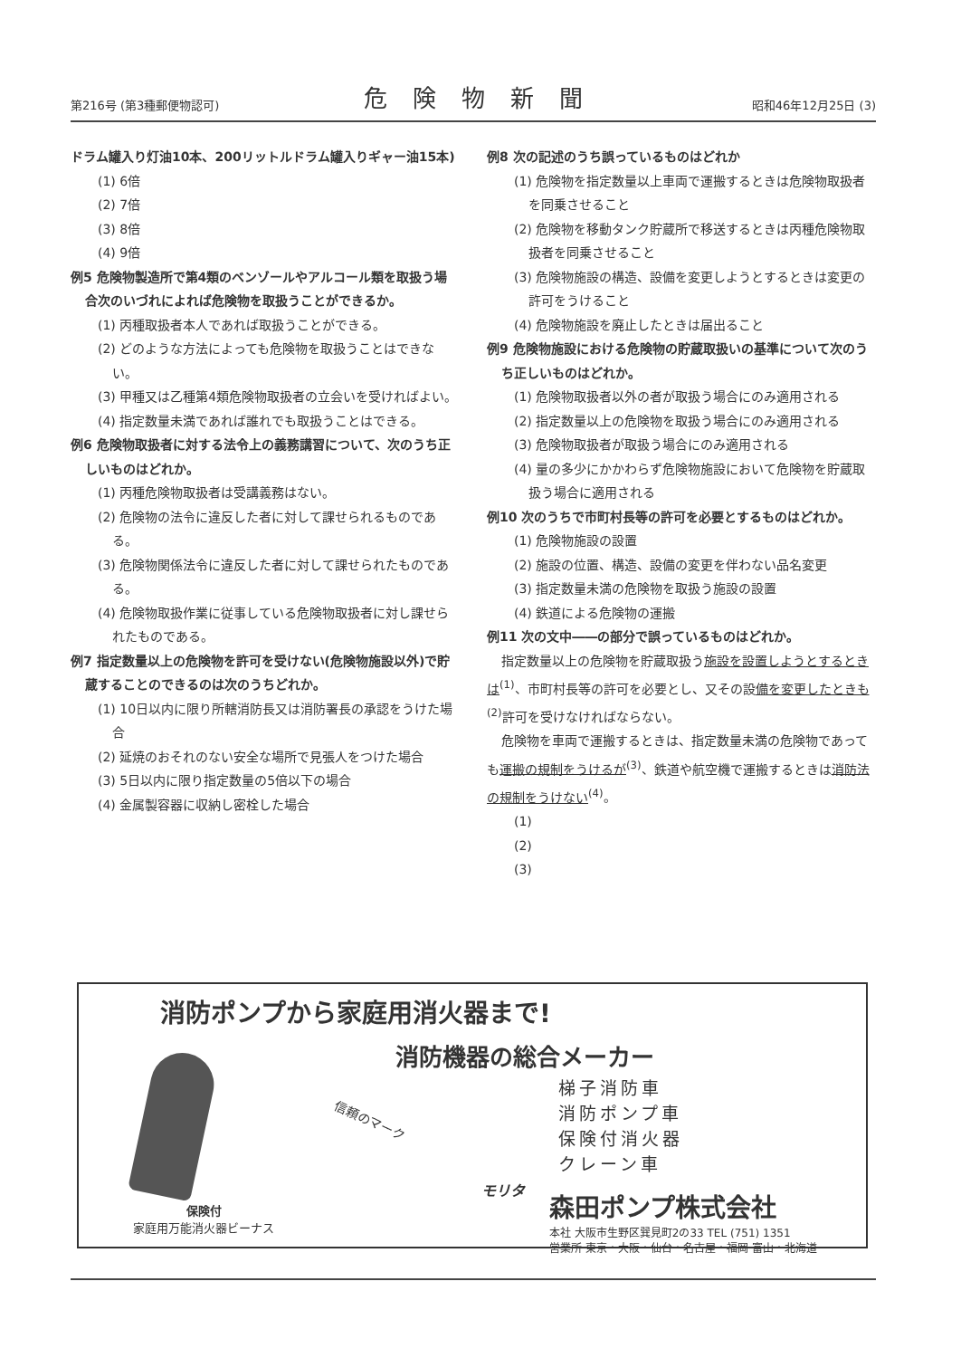第216号 (第3種郵便物認可) 危険物新聞 昭和46年12月25日 (3)
ドラム罐入り灯油10本、200リットルドラム罐入りギャー油15本)
(1) 6倍
(2) 7倍
(3) 8倍
(4) 9倍
例5 危険物製造所で第4類のベンゾールやアルコール類を取扱う場合次のいづれによれば危険物を取扱うことができるか。
(1) 丙種取扱者本人であれば取扱うことができる。
(2) どのような方法によっても危険物を取扱うことはできない。
(3) 甲種又は乙種第4類危険物取扱者の立会いを受ければよい。
(4) 指定数量未満であれば誰れでも取扱うことはできる。
例6 危険物取扱者に対する法令上の義務講習について、次のうち正しいものはどれか。
(1) 丙種危険物取扱者は受講義務はない。
(2) 危険物の法令に違反した者に対して課せられるものである。
(3) 危険物関係法令に違反した者に対して課せられたものである。
(4) 危険物取扱作業に従事している危険物取扱者に対し課せられたものである。
例7 指定数量以上の危険物を許可を受けない(危険物施設以外)で貯蔵することのできるのは次のうちどれか。
(1) 10日以内に限り所轄消防長又は消防署長の承認をうけた場合
(2) 延焼のおそれのない安全な場所で見張人をつけた場合
(3) 5日以内に限り指定数量の5倍以下の場合
(4) 金属製容器に収納し密栓した場合
例8 次の記述のうち誤っているものはどれか
(1) 危険物を指定数量以上車両で運搬するときは危険物取扱者を同乗させること
(2) 危険物を移動タンク貯蔵所で移送するときは丙種危険物取扱者を同乗させること
(3) 危険物施設の構造、設備を変更しようとするときは変更の許可をうけること
(4) 危険物施設を廃止したときは届出ること
例9 危険物施設における危険物の貯蔵取扱いの基準について次のうち正しいものはどれか。
(1) 危険物取扱者以外の者が取扱う場合にのみ適用される
(2) 指定数量以上の危険物を取扱う場合にのみ適用される
(3) 危険物取扱者が取扱う場合にのみ適用される
(4) 量の多少にかかわらず危険物施設において危険物を貯蔵取扱う場合に適用される
例10 次のうちで市町村長等の許可を必要とするものはどれか。
(1) 危険物施設の設置
(2) 施設の位置、構造、設備の変更を伴わない品名変更
(3) 指定数量未満の危険物を取扱う施設の設置
(4) 鉄道による危険物の運搬
例11 次の文中――の部分で誤っているものはどれか。
指定数量以上の危険物を貯蔵取扱う施設を設置しようとするときは<sup>(1)</sup>、市町村長等の許可を必要とし、又その設備を変更したときも<sup>(2)</sup>許可を受けなければならない。
危険物を車両で運搬するときは、指定数量未満の危険物であっても運搬の規制をうけるが<sup>(3)</sup>、鉄道や航空機で運搬するときは消防法の規制をうけない<sup>(4)</sup>。
(1)
(2)
(3)
消防ポンプから家庭用消火器まで!
消防機器の総合メーカー
梯子消防車
消防ポンプ車
保険付消火器
クレーン車
信頼のマーク
モリタ
保険付
家庭用万能消火器ビーナス
森田ポンプ株式会社
本社 大阪市生野区巽見町2の33 TEL (751) 1351
営業所 東京・大阪・仙台・名古屋・福岡 富山・北海道